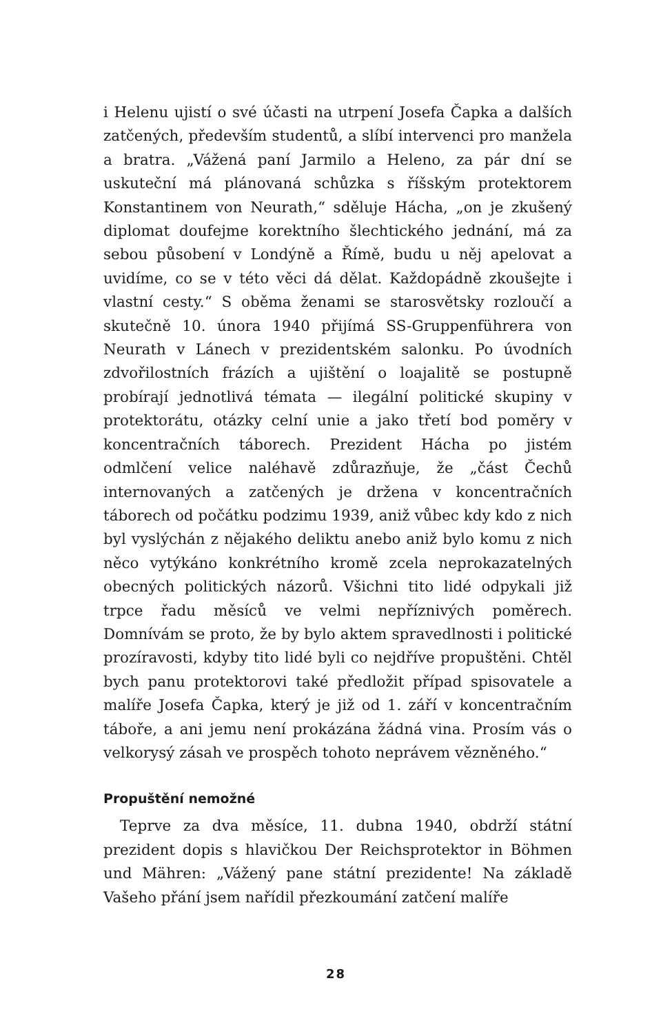i Helenu ujistí o své účasti na utrpení Josefa Čapka a dalších zatčených, především studentů, a slíbí intervenci pro manžela a bratra. „Vážená paní Jarmilo a Heleno, za pár dní se uskuteční má plánovaná schůzka s říšským protektorem Konstantinem von Neurath,“ sděluje Hácha, „on je zkušený diplomat doufejme korektního šlechtického jednání, má za sebou působení v Londýně a Římě, budu u něj apelovat a uvidíme, co se v této věci dá dělat. Každopádně zkoušejte i vlastní cesty.“ S oběma ženami se starosvětsky rozloučí a skutečně 10. února 1940 přijímá SS-Gruppenführera von Neurath v Lánech v prezidentském salonku. Po úvodních zdvořilostních frázích a ujištění o loajalitě se postupně probírají jednotlivá témata — ilegální politické skupiny v protektorátu, otázky celní unie a jako třetí bod poměry v koncentračních táborech. Prezident Hácha po jistém odmlčení velice naléhavě zdůrazňuje, že „část Čechů internovaných a zatčených je držena v koncentračních táborech od počátku podzimu 1939, aniž vůbec kdy kdo z nich byl vyslýchán z nějakého deliktu anebo aniž bylo komu z nich něco vytýkáno konkrétního kromě zcela neprokazatelných obecných politických názorů. Všichni tito lidé odpykali již trpce řadu měsíců ve velmi nepříznivých poměrech. Domnívám se proto, že by bylo aktem spravedlnosti i politické prozíravosti, kdyby tito lidé byli co nejdříve propuštěni. Chtěl bych panu protektorovi také předložit případ spisovatele a malíře Josefa Čapka, který je již od 1. září v koncentračním táboře, a ani jemu není prokázána žádná vina. Prosím vás o velkorysý zásah ve prospěch tohoto neprávem vězněného.“
Propuštění nemožné
Teprve za dva měsíce, 11. dubna 1940, obdrží státní prezident dopis s hlavičkou Der Reichsprotektor in Böhmen und Mähren: „Vážený pane státní prezidente! Na základě Vašeho přání jsem nařídil přezkoumání zatčení malíře
28